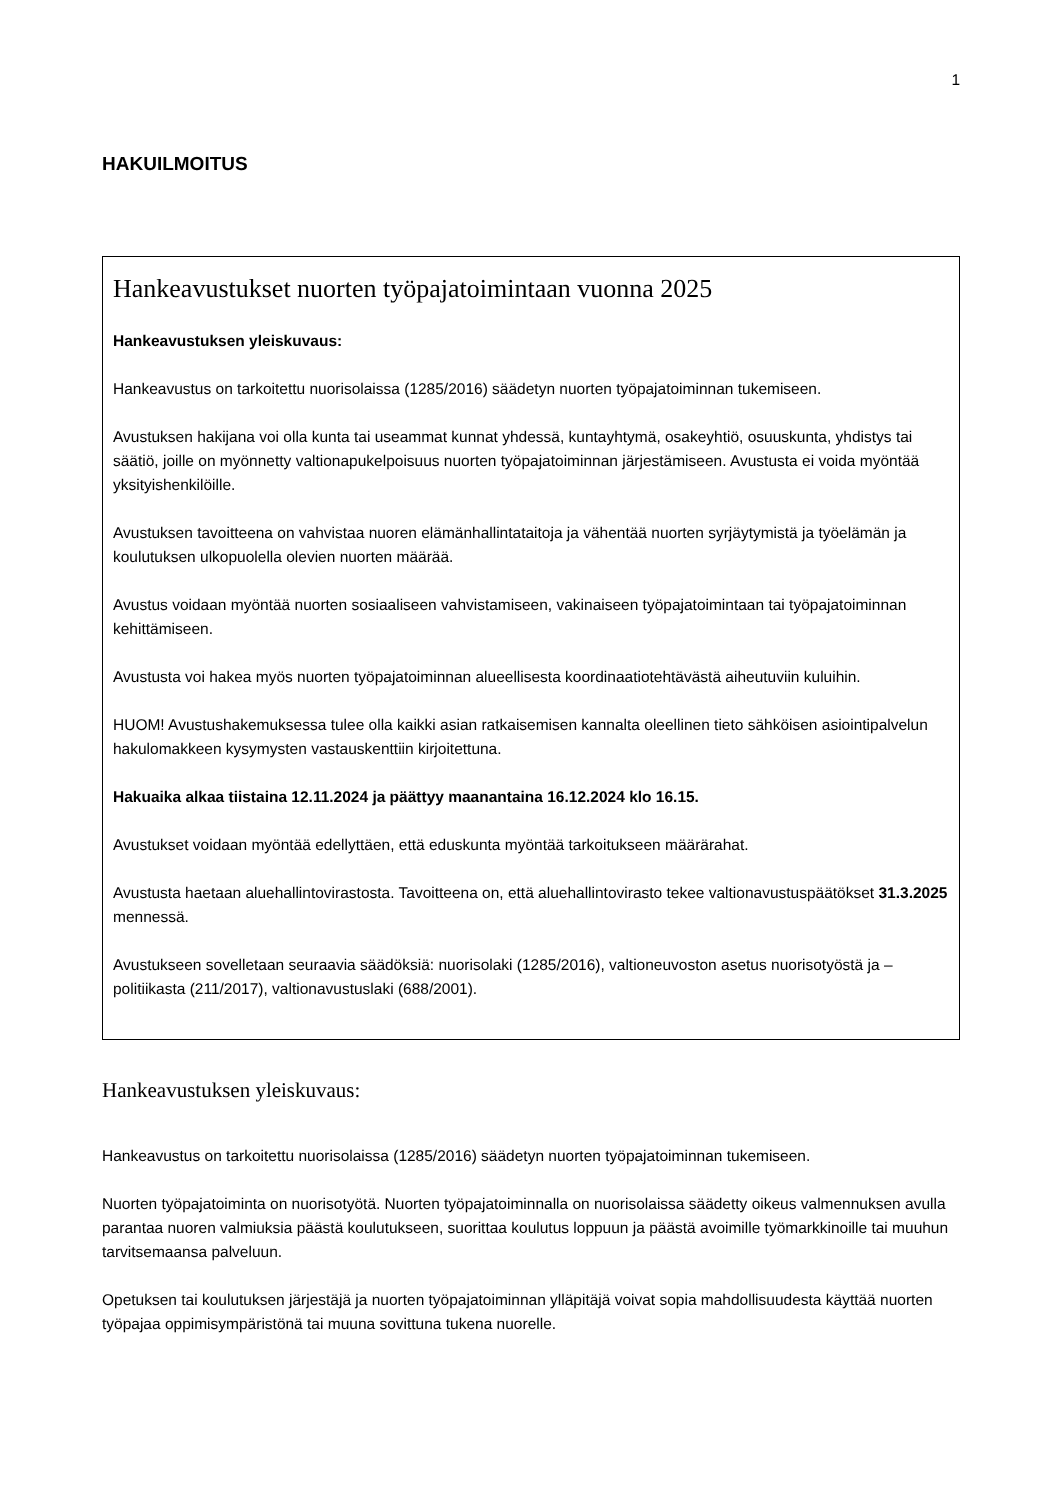1
HAKUILMOITUS
Hankeavustukset nuorten työpajatoimintaan vuonna 2025
Hankeavustuksen yleiskuvaus:
Hankeavustus on tarkoitettu nuorisolaissa (1285/2016) säädetyn nuorten työpajatoiminnan tukemiseen.
Avustuksen hakijana voi olla kunta tai useammat kunnat yhdessä, kuntayhtymä, osakeyhtiö, osuuskunta, yhdistys tai säätiö, joille on myönnetty valtionapukelpoisuus nuorten työpajatoiminnan järjestämiseen. Avustusta ei voida myöntää yksityishenkilöille.
Avustuksen tavoitteena on vahvistaa nuoren elämänhallintataitoja ja vähentää nuorten syrjäytymistä ja työelämän ja koulutuksen ulkopuolella olevien nuorten määrää.
Avustus voidaan myöntää nuorten sosiaaliseen vahvistamiseen, vakinaiseen työpajatoimintaan tai työpajatoiminnan kehittämiseen.
Avustusta voi hakea myös nuorten työpajatoiminnan alueellisesta koordinaatiotehtävästä aiheutuviin kuluihin.
HUOM! Avustushakemuksessa tulee olla kaikki asian ratkaisemisen kannalta oleellinen tieto sähköisen asiointipalvelun hakulomakkeen kysymysten vastauskenttiin kirjoitettuna.
Hakuaika alkaa tiistaina 12.11.2024 ja päättyy maanantaina 16.12.2024 klo 16.15.
Avustukset voidaan myöntää edellyttäen, että eduskunta myöntää tarkoitukseen määrärahat.
Avustusta haetaan aluehallintovirastosta. Tavoitteena on, että aluehallintovirasto tekee valtionavustuspäätökset 31.3.2025 mennessä.
Avustukseen sovelletaan seuraavia säädöksiä: nuorisolaki (1285/2016), valtioneuvoston asetus nuorisotyöstä ja –politiikasta (211/2017), valtionavustuslaki (688/2001).
Hankeavustuksen yleiskuvaus:
Hankeavustus on tarkoitettu nuorisolaissa (1285/2016) säädetyn nuorten työpajatoiminnan tukemiseen.
Nuorten työpajatoiminta on nuorisotyötä. Nuorten työpajatoiminnalla on nuorisolaissa säädetty oikeus valmennuksen avulla parantaa nuoren valmiuksia päästä koulutukseen, suorittaa koulutus loppuun ja päästä avoimille työmarkkinoille tai muuhun tarvitsemaansa palveluun.
Opetuksen tai koulutuksen järjestäjä ja nuorten työpajatoiminnan ylläpitäjä voivat sopia mahdollisuudesta käyttää nuorten työpajaa oppimisympäristönä tai muuna sovittuna tukena nuorelle.